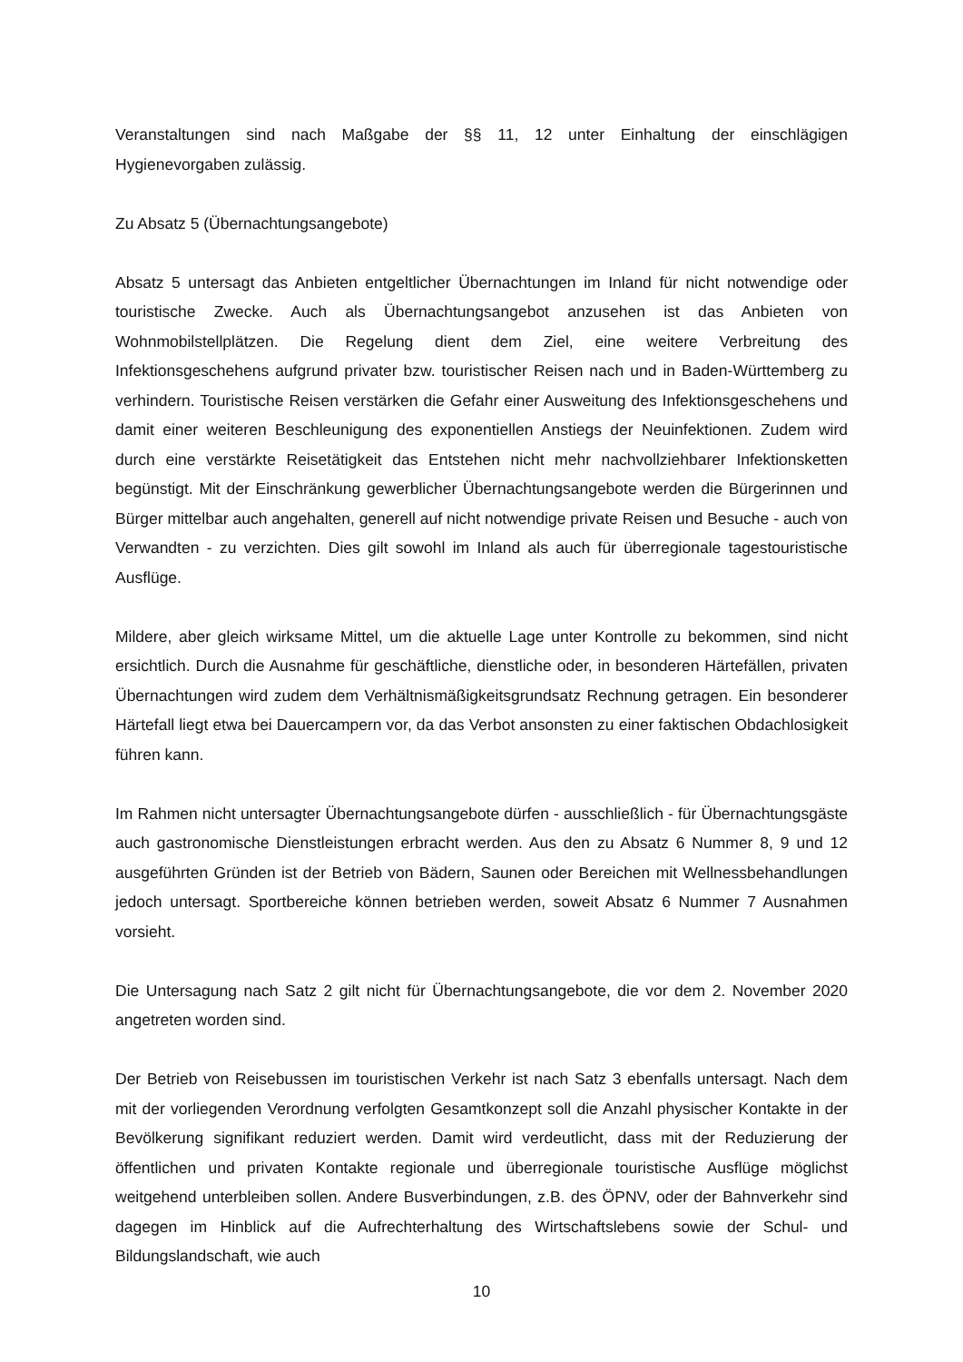Veranstaltungen sind nach Maßgabe der §§ 11, 12 unter Einhaltung der einschlägigen Hygienevorgaben zulässig.
Zu Absatz 5 (Übernachtungsangebote)
Absatz 5 untersagt das Anbieten entgeltlicher Übernachtungen im Inland für nicht notwendige oder touristische Zwecke. Auch als Übernachtungsangebot anzusehen ist das Anbieten von Wohnmobilstellplätzen. Die Regelung dient dem Ziel, eine weitere Verbreitung des Infektionsgeschehens aufgrund privater bzw. touristischer Reisen nach und in Baden-Württemberg zu verhindern. Touristische Reisen verstärken die Gefahr einer Ausweitung des Infektionsgeschehens und damit einer weiteren Beschleunigung des exponentiellen Anstiegs der Neuinfektionen. Zudem wird durch eine verstärkte Reisetätigkeit das Entstehen nicht mehr nachvollziehbarer Infektionsketten begünstigt. Mit der Einschränkung gewerblicher Übernachtungsangebote werden die Bürgerinnen und Bürger mittelbar auch angehalten, generell auf nicht notwendige private Reisen und Besuche - auch von Verwandten - zu verzichten. Dies gilt sowohl im Inland als auch für überregionale tagestouristische Ausflüge.
Mildere, aber gleich wirksame Mittel, um die aktuelle Lage unter Kontrolle zu bekommen, sind nicht ersichtlich. Durch die Ausnahme für geschäftliche, dienstliche oder, in besonderen Härtefällen, privaten Übernachtungen wird zudem dem Verhältnismäßigkeitsgrundsatz Rechnung getragen. Ein besonderer Härtefall liegt etwa bei Dauercampern vor, da das Verbot ansonsten zu einer faktischen Obdachlosigkeit führen kann.
Im Rahmen nicht untersagter Übernachtungsangebote dürfen - ausschließlich - für Übernachtungsgäste auch gastronomische Dienstleistungen erbracht werden. Aus den zu Absatz 6 Nummer 8, 9 und 12 ausgeführten Gründen ist der Betrieb von Bädern, Saunen oder Bereichen mit Wellnessbehandlungen jedoch untersagt. Sportbereiche können betrieben werden, soweit Absatz 6 Nummer 7 Ausnahmen vorsieht.
Die Untersagung nach Satz 2 gilt nicht für Übernachtungsangebote, die vor dem 2. November 2020 angetreten worden sind.
Der Betrieb von Reisebussen im touristischen Verkehr ist nach Satz 3 ebenfalls untersagt. Nach dem mit der vorliegenden Verordnung verfolgten Gesamtkonzept soll die Anzahl physischer Kontakte in der Bevölkerung signifikant reduziert werden. Damit wird verdeutlicht, dass mit der Reduzierung der öffentlichen und privaten Kontakte regionale und überregionale touristische Ausflüge möglichst weitgehend unterbleiben sollen. Andere Busverbindungen, z.B. des ÖPNV, oder der Bahnverkehr sind dagegen im Hinblick auf die Aufrechterhaltung des Wirtschaftslebens sowie der Schul- und Bildungslandschaft, wie auch
10